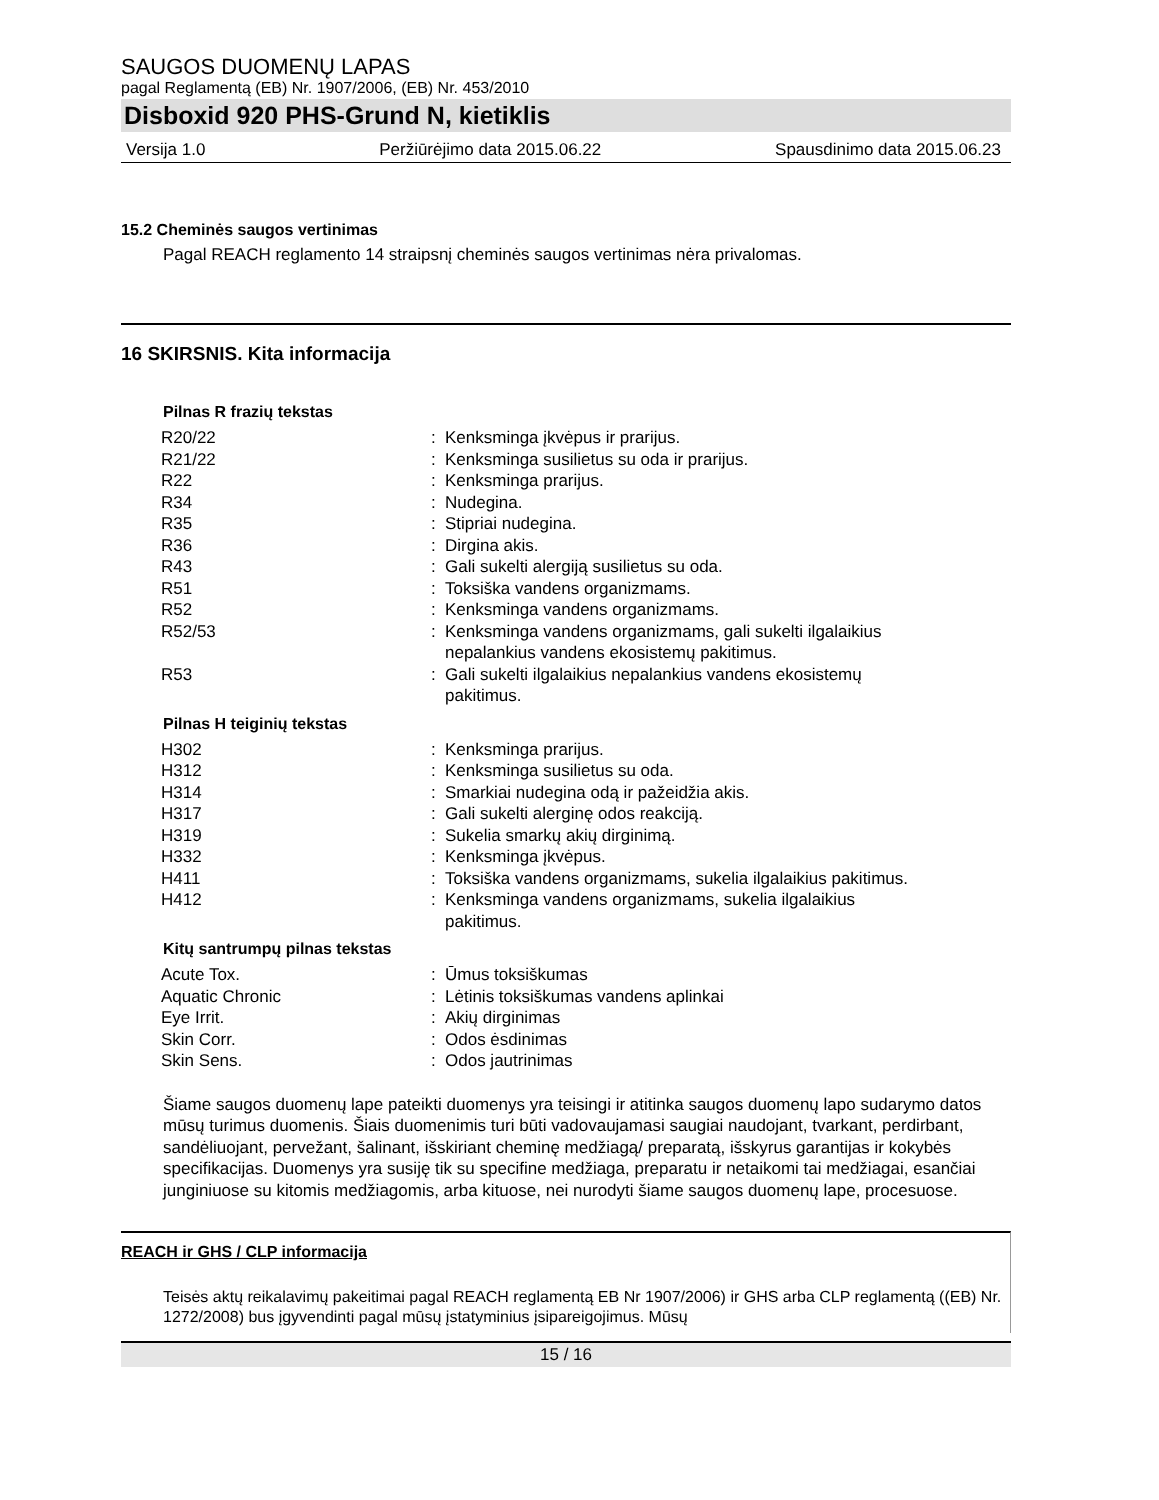SAUGOS DUOMENŲ LAPAS
pagal Reglamentą (EB) Nr. 1907/2006, (EB) Nr. 453/2010
Disboxid 920 PHS-Grund N, kietiklis
Versija 1.0 Peržiūrėjimo data 2015.06.22 Spausdinimo data 2015.06.23
15.2 Cheminės saugos vertinimas
Pagal REACH reglamento 14 straipsnį cheminės saugos vertinimas nėra privalomas.
16 SKIRSNIS. Kita informacija
Pilnas R frazių tekstas
| R20/22 | : | Kenksminga įkvėpus ir prarijus. |
| R21/22 | : | Kenksminga susilietus su oda ir prarijus. |
| R22 | : | Kenksminga prarijus. |
| R34 | : | Nudegina. |
| R35 | : | Stipriai nudegina. |
| R36 | : | Dirgina akis. |
| R43 | : | Gali sukelti alergiją susilietus su oda. |
| R51 | : | Toksiška vandens organizmams. |
| R52 | : | Kenksminga vandens organizmams. |
| R52/53 | : | Kenksminga vandens organizmams, gali sukelti ilgalaikius nepalankius vandens ekosistemų pakitimus. |
| R53 | : | Gali sukelti ilgalaikius nepalankius vandens ekosistemų pakitimus. |
Pilnas H teiginių tekstas
| H302 | : | Kenksminga prarijus. |
| H312 | : | Kenksminga susilietus su oda. |
| H314 | : | Smarkiai nudegina odą ir pažeidžia akis. |
| H317 | : | Gali sukelti alerginę odos reakciją. |
| H319 | : | Sukelia smarkų akių dirginimą. |
| H332 | : | Kenksminga įkvėpus. |
| H411 | : | Toksiška vandens organizmams, sukelia ilgalaikius pakitimus. |
| H412 | : | Kenksminga vandens organizmams, sukelia ilgalaikius pakitimus. |
Kitų santrumpų pilnas tekstas
| Acute Tox. | : | Ūmus toksiškumas |
| Aquatic Chronic | : | Lėtinis toksiškumas vandens aplinkai |
| Eye Irrit. | : | Akių dirginimas |
| Skin Corr. | : | Odos ėsdinimas |
| Skin Sens. | : | Odos jautrinimas |
Šiame saugos duomenų lape pateikti duomenys yra teisingi ir atitinka saugos duomenų lapo sudarymo datos mūsų turimus duomenis. Šiais duomenimis turi būti vadovaujamasi saugiai naudojant, tvarkant, perdirbant, sandėliuojant, pervežant, šalinant, išskiriant cheminę medžiagą/ preparatą, išskyrus garantijas ir kokybės specifikacijas. Duomenys yra susiję tik su specifine medžiaga, preparatu ir netaikomi tai medžiagai, esančiai junginiuose su kitomis medžiagomis, arba kituose, nei nurodyti šiame saugos duomenų lape, procesuose.
REACH ir GHS / CLP informacija
Teisės aktų reikalavimų pakeitimai pagal REACH reglamentą EB Nr 1907/2006) ir GHS arba CLP reglamentą ((EB) Nr. 1272/2008) bus įgyvendinti pagal mūsų įstatyminius įsipareigojimus. Mūsų
15 / 16